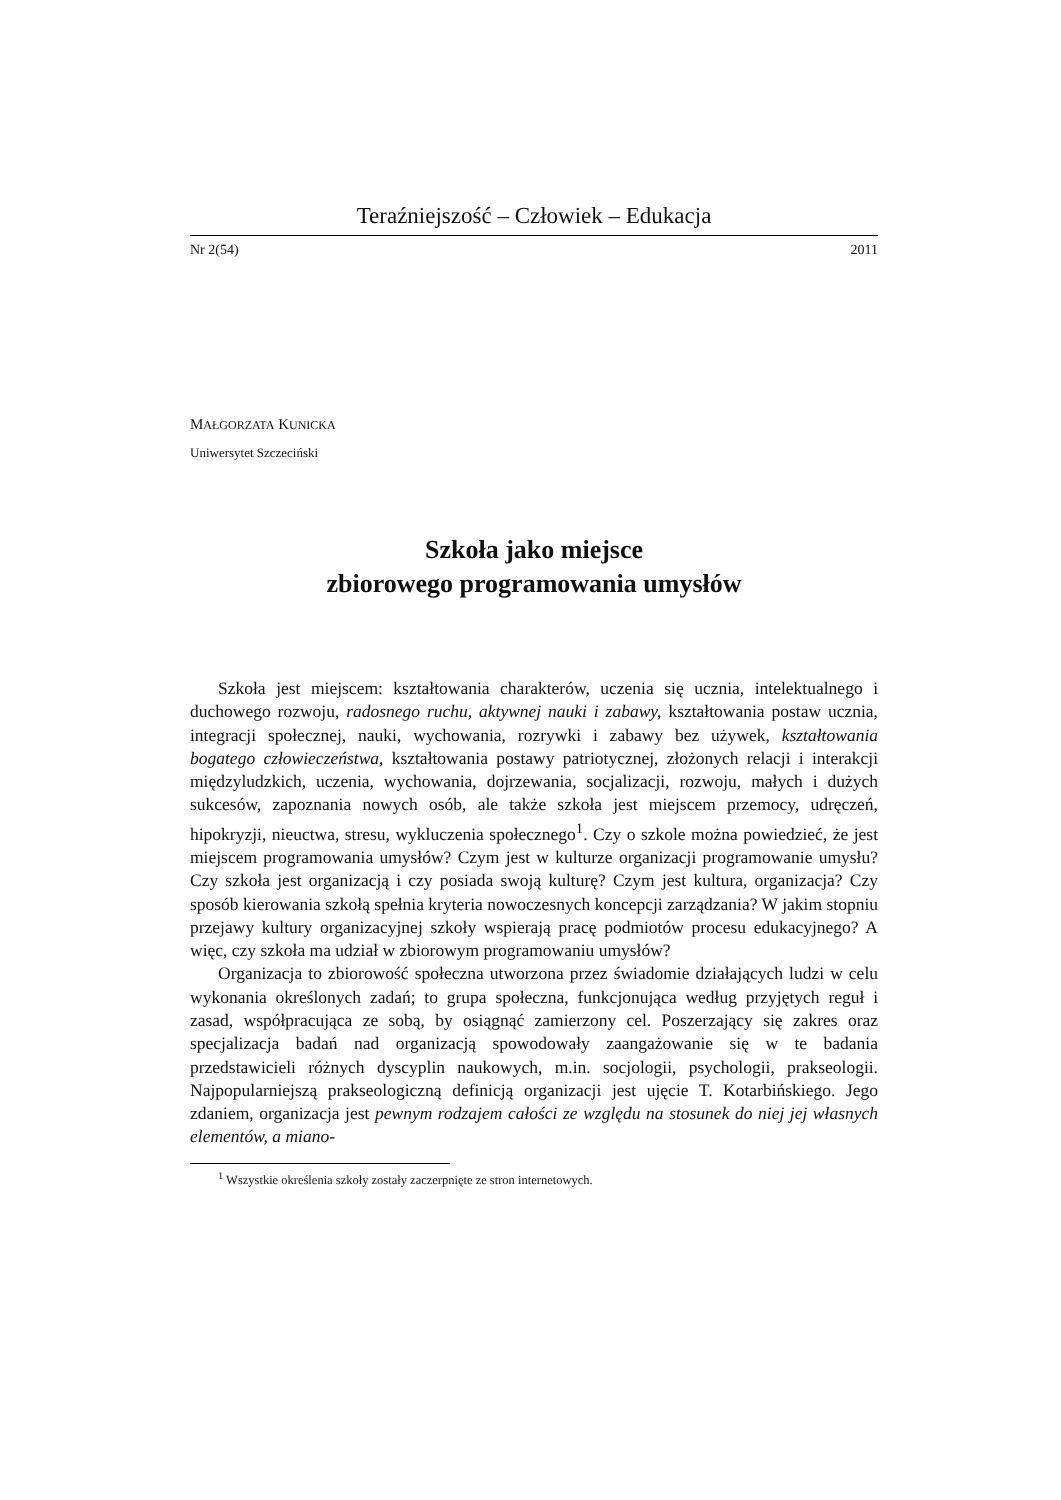Teraźniejszość – Człowiek – Edukacja
Nr 2(54) 2011
MAŁGORZATA KUNICKA
Uniwersytet Szczeciński
Szkoła jako miejsce
zbiorowego programowania umysłów
Szkoła jest miejscem: kształtowania charakterów, uczenia się ucznia, intelektualnego i duchowego rozwoju, radosnego ruchu, aktywnej nauki i zabawy, kształtowania postaw ucznia, integracji społecznej, nauki, wychowania, rozrywki i zabawy bez używek, kształtowania bogatego człowieczeństwa, kształtowania postawy patriotycznej, złożonych relacji i interakcji międzyludzkich, uczenia, wychowania, dojrzewania, socjalizacji, rozwoju, małych i dużych sukcesów, zapoznania nowych osób, ale także szkoła jest miejscem przemocy, udręczeń, hipokryzji, nieuctwa, stresu, wykluczenia społecznego<sup>1</sup>. Czy o szkole można powiedzieć, że jest miejscem programowania umysłów? Czym jest w kulturze organizacji programowanie umysłu? Czy szkoła jest organizacją i czy posiada swoją kulturę? Czym jest kultura, organizacja? Czy sposób kierowania szkołą spełnia kryteria nowoczesnych koncepcji zarządzania? W jakim stopniu przejawy kultury organizacyjnej szkoły wspierają pracę podmiotów procesu edukacyjnego? A więc, czy szkoła ma udział w zbiorowym programowaniu umysłów?
Organizacja to zbiorowość społeczna utworzona przez świadomie działających ludzi w celu wykonania określonych zadań; to grupa społeczna, funkcjonująca według przyjętych reguł i zasad, współpracująca ze sobą, by osiągnąć zamierzony cel. Poszerzający się zakres oraz specjalizacja badań nad organizacją spowodowały zaangażowanie się w te badania przedstawicieli różnych dyscyplin naukowych, m.in. socjologii, psychologii, prakseologii. Najpopularniejszą prakseologiczną definicją organizacji jest ujęcie T. Kotarbińskiego. Jego zdaniem, organizacja jest pewnym rodzajem całości ze względu na stosunek do niej jej własnych elementów, a miano-
<sup>1</sup> Wszystkie określenia szkoły zostały zaczerpnięte ze stron internetowych.